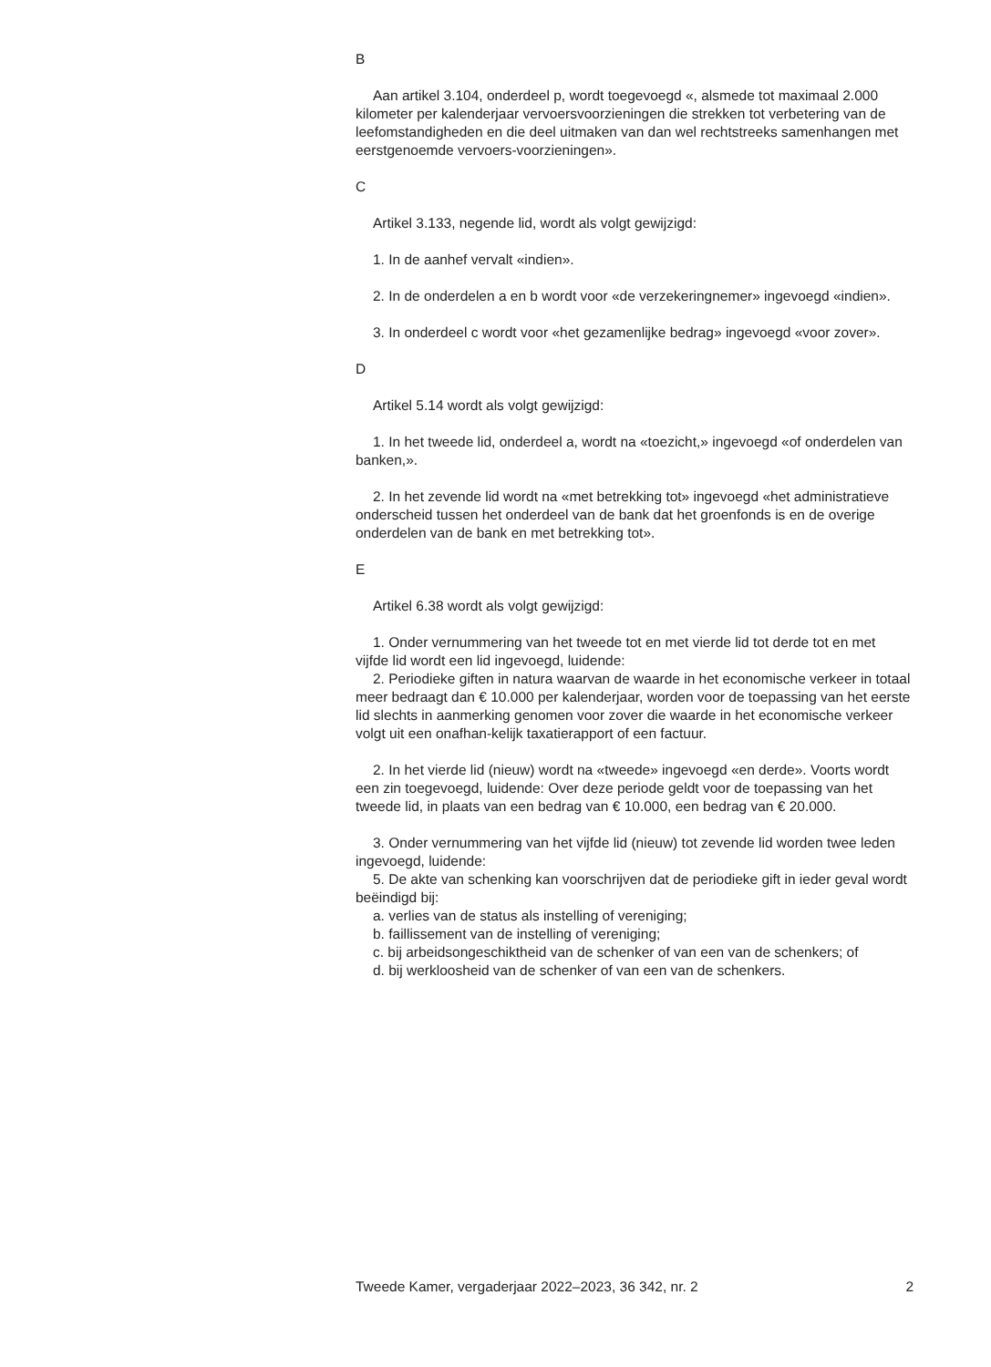B
Aan artikel 3.104, onderdeel p, wordt toegevoegd «, alsmede tot maximaal 2.000 kilometer per kalenderjaar vervoersvoorzieningen die strekken tot verbetering van de leefomstandigheden en die deel uitmaken van dan wel rechtstreeks samenhangen met eerstgenoemde vervoers-voorzieningen».
C
Artikel 3.133, negende lid, wordt als volgt gewijzigd:
1. In de aanhef vervalt «indien».
2. In de onderdelen a en b wordt voor «de verzekeringnemer» ingevoegd «indien».
3. In onderdeel c wordt voor «het gezamenlijke bedrag» ingevoegd «voor zover».
D
Artikel 5.14 wordt als volgt gewijzigd:
1. In het tweede lid, onderdeel a, wordt na «toezicht,» ingevoegd «of onderdelen van banken,».
2. In het zevende lid wordt na «met betrekking tot» ingevoegd «het administratieve onderscheid tussen het onderdeel van de bank dat het groenfonds is en de overige onderdelen van de bank en met betrekking tot».
E
Artikel 6.38 wordt als volgt gewijzigd:
1. Onder vernummering van het tweede tot en met vierde lid tot derde tot en met vijfde lid wordt een lid ingevoegd, luidende:
2. Periodieke giften in natura waarvan de waarde in het economische verkeer in totaal meer bedraagt dan € 10.000 per kalenderjaar, worden voor de toepassing van het eerste lid slechts in aanmerking genomen voor zover die waarde in het economische verkeer volgt uit een onafhan-kelijk taxatierapport of een factuur.
2. In het vierde lid (nieuw) wordt na «tweede» ingevoegd «en derde». Voorts wordt een zin toegevoegd, luidende: Over deze periode geldt voor de toepassing van het tweede lid, in plaats van een bedrag van € 10.000, een bedrag van € 20.000.
3. Onder vernummering van het vijfde lid (nieuw) tot zevende lid worden twee leden ingevoegd, luidende:
5. De akte van schenking kan voorschrijven dat de periodieke gift in ieder geval wordt beëindigd bij:
a. verlies van de status als instelling of vereniging;
b. faillissement van de instelling of vereniging;
c. bij arbeidsongeschiktheid van de schenker of van een van de schenkers; of
d. bij werkloosheid van de schenker of van een van de schenkers.
Tweede Kamer, vergaderjaar 2022–2023, 36 342, nr. 2 2